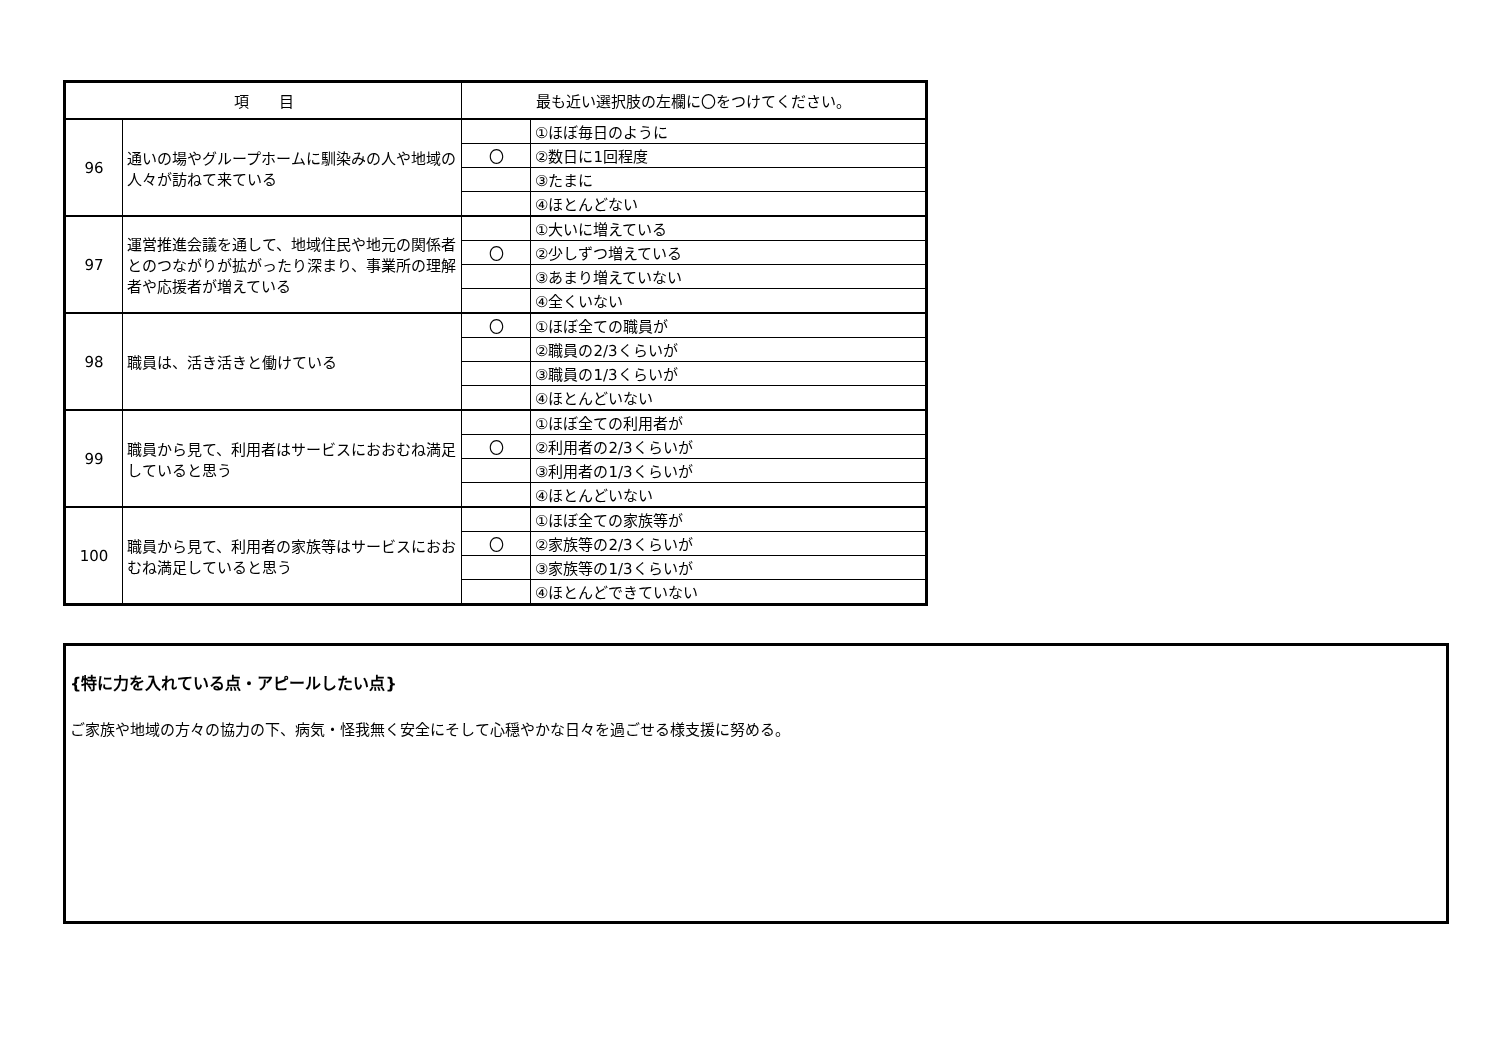| 項 目 | | 最も近い選択肢の左欄に〇をつけてください。 | |
| --- | --- | --- | --- |
| 96 | 通いの場やグループホームに馴染みの人や地域の人々が訪ねて来ている | | ①ほぼ毎日のように |
| | | 〇 | ②数日に1回程度 |
| | | | ③たまに |
| | | | ④ほとんどない |
| 97 | 運営推進会議を通して、地域住民や地元の関係者とのつながりが拡がったり深まり、事業所の理解者や応援者が増えている | | ①大いに増えている |
| | | 〇 | ②少しずつ増えている |
| | | | ③あまり増えていない |
| | | | ④全くいない |
| 98 | 職員は、活き活きと働けている | 〇 | ①ほぼ全ての職員が |
| | | | ②職員の2/3くらいが |
| | | | ③職員の1/3くらいが |
| | | | ④ほとんどいない |
| 99 | 職員から見て、利用者はサービスにおおむね満足していると思う | | ①ほぼ全ての利用者が |
| | | 〇 | ②利用者の2/3くらいが |
| | | | ③利用者の1/3くらいが |
| | | | ④ほとんどいない |
| 100 | 職員から見て、利用者の家族等はサービスにおおむね満足していると思う | | ①ほぼ全ての家族等が |
| | | 〇 | ②家族等の2/3くらいが |
| | | | ③家族等の1/3くらいが |
| | | | ④ほとんどできていない |
{特に力を入れている点・アピールしたい点}
ご家族や地域の方々の協力の下、病気・怪我無く安全にそして心穏やかな日々を過ごせる様支援に努める。